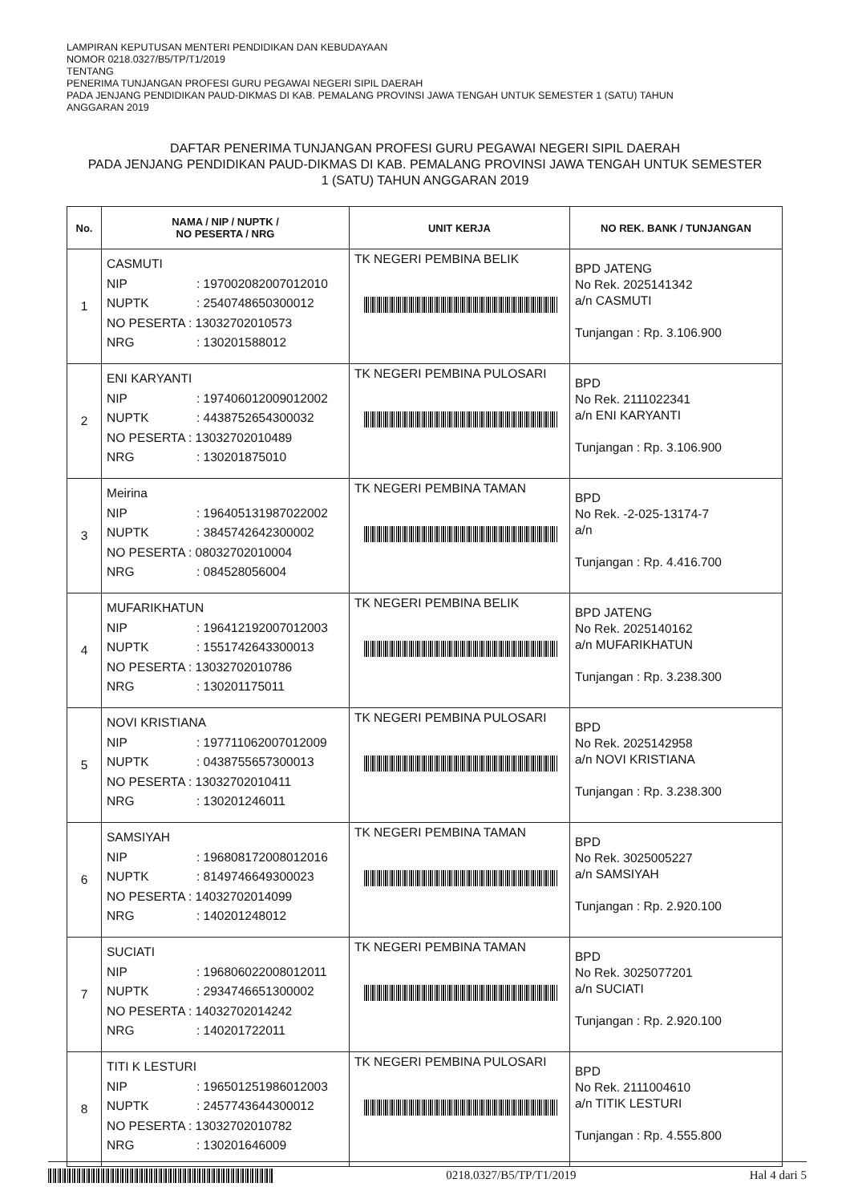LAMPIRAN KEPUTUSAN MENTERI PENDIDIKAN DAN KEBUDAYAAN
NOMOR 0218.0327/B5/TP/T1/2019
TENTANG
PENERIMA TUNJANGAN PROFESI GURU PEGAWAI NEGERI SIPIL DAERAH
PADA JENJANG PENDIDIKAN PAUD-DIKMAS DI KAB. PEMALANG PROVINSI JAWA TENGAH UNTUK SEMESTER 1 (SATU) TAHUN
ANGGARAN 2019
DAFTAR PENERIMA TUNJANGAN PROFESI GURU PEGAWAI NEGERI SIPIL DAERAH
PADA JENJANG PENDIDIKAN PAUD-DIKMAS DI KAB. PEMALANG PROVINSI JAWA TENGAH UNTUK SEMESTER
1 (SATU) TAHUN ANGGARAN 2019
| No. | NAMA / NIP / NUPTK / NO PESERTA / NRG | UNIT KERJA | NO REK. BANK / TUNJANGAN |
| --- | --- | --- | --- |
| 1 | CASMUTI NIP : 197002082007012010 NUPTK : 2540748650300012 NO PESERTA : 13032702010573 NRG : 130201588012 | TK NEGERI PEMBINA BELIK | BPD JATENG No Rek. 2025141342 a/n CASMUTI Tunjangan : Rp. 3.106.900 |
| 2 | ENI KARYANTI NIP : 197406012009012002 NUPTK : 4438752654300032 NO PESERTA : 13032702010489 NRG : 130201875010 | TK NEGERI PEMBINA PULOSARI | BPD No Rek. 2111022341 a/n ENI KARYANTI Tunjangan : Rp. 3.106.900 |
| 3 | Meirina NIP : 196405131987022002 NUPTK : 3845742642300002 NO PESERTA : 08032702010004 NRG : 084528056004 | TK NEGERI PEMBINA TAMAN | BPD No Rek. -2-025-13174-7 a/n Tunjangan : Rp. 4.416.700 |
| 4 | MUFARIKHATUN NIP : 196412192007012003 NUPTK : 1551742643300013 NO PESERTA : 13032702010786 NRG : 130201175011 | TK NEGERI PEMBINA BELIK | BPD JATENG No Rek. 2025140162 a/n MUFARIKHATUN Tunjangan : Rp. 3.238.300 |
| 5 | NOVI KRISTIANA NIP : 197711062007012009 NUPTK : 0438755657300013 NO PESERTA : 13032702010411 NRG : 130201246011 | TK NEGERI PEMBINA PULOSARI | BPD No Rek. 2025142958 a/n NOVI KRISTIANA Tunjangan : Rp. 3.238.300 |
| 6 | SAMSIYAH NIP : 196808172008012016 NUPTK : 8149746649300023 NO PESERTA : 14032702014099 NRG : 140201248012 | TK NEGERI PEMBINA TAMAN | BPD No Rek. 3025005227 a/n SAMSIYAH Tunjangan : Rp. 2.920.100 |
| 7 | SUCIATI NIP : 196806022008012011 NUPTK : 2934746651300002 NO PESERTA : 14032702014242 NRG : 140201722011 | TK NEGERI PEMBINA TAMAN | BPD No Rek. 3025077201 a/n SUCIATI Tunjangan : Rp. 2.920.100 |
| 8 | TITI K LESTURI NIP : 196501251986012003 NUPTK : 2457743644300012 NO PESERTA : 13032702010782 NRG : 130201646009 | TK NEGERI PEMBINA PULOSARI | BPD No Rek. 2111004610 a/n TITIK LESTURI Tunjangan : Rp. 4.555.800 |
0218.0327/B5/TP/T1/2019 Hal 4 dari 5